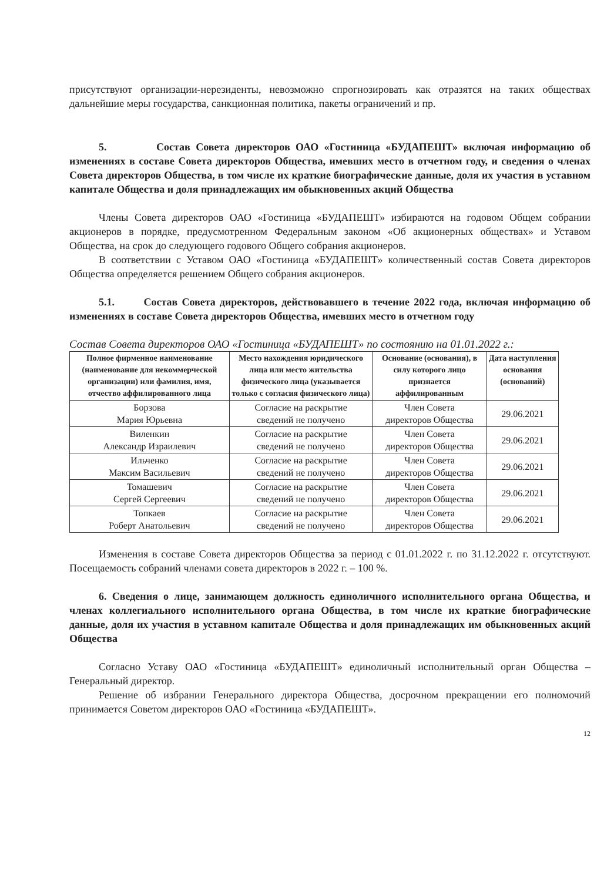присутствуют организации-нерезиденты, невозможно спрогнозировать как отразятся на таких обществах дальнейшие меры государства, санкционная политика, пакеты ограничений и пр.
5. Состав Совета директоров ОАО «Гостиница «БУДАПЕШТ» включая информацию об изменениях в составе Совета директоров Общества, имевших место в отчетном году, и сведения о членах Совета директоров Общества, в том числе их краткие биографические данные, доля их участия в уставном капитале Общества и доля принадлежащих им обыкновенных акций Общества
Члены Совета директоров ОАО «Гостиница «БУДАПЕШТ» избираются на годовом Общем собрании акционеров в порядке, предусмотренном Федеральным законом «Об акционерных обществах» и Уставом Общества, на срок до следующего годового Общего собрания акционеров.
В соответствии с Уставом ОАО «Гостиница «БУДАПЕШТ» количественный состав Совета директоров Общества определяется решением Общего собрания акционеров.
5.1. Состав Совета директоров, действовавшего в течение 2022 года, включая информацию об изменениях в составе Совета директоров Общества, имевших место в отчетном году
Состав Совета директоров ОАО «Гостиница «БУДАПЕШТ» по состоянию на 01.01.2022 г.:
| Полное фирменное наименование (наименование для некоммерческой организации) или фамилия, имя, отчество аффилированного лица | Место нахождения юридического лица или место жительства физического лица (указывается только с согласия физического лица) | Основание (основания), в силу которого лицо признается аффилированным | Дата наступления основания (оснований) |
| --- | --- | --- | --- |
| Борзова Мария Юрьевна | Согласие на раскрытие сведений не получено | Член Совета директоров Общества | 29.06.2021 |
| Виленкин Александр Израилевич | Согласие на раскрытие сведений не получено | Член Совета директоров Общества | 29.06.2021 |
| Ильченко Максим Васильевич | Согласие на раскрытие сведений не получено | Член Совета директоров Общества | 29.06.2021 |
| Томашевич Сергей Сергеевич | Согласие на раскрытие сведений не получено | Член Совета директоров Общества | 29.06.2021 |
| Топкаев Роберт Анатольевич | Согласие на раскрытие сведений не получено | Член Совета директоров Общества | 29.06.2021 |
Изменения в составе Совета директоров Общества за период с 01.01.2022 г. по 31.12.2022 г. отсутствуют. Посещаемость собраний членами совета директоров в 2022 г. – 100 %.
6. Сведения о лице, занимающем должность единоличного исполнительного органа Общества, и членах коллегиального исполнительного органа Общества, в том числе их краткие биографические данные, доля их участия в уставном капитале Общества и доля принадлежащих им обыкновенных акций Общества
Согласно Уставу ОАО «Гостиница «БУДАПЕШТ» единоличный исполнительный орган Общества – Генеральный директор.
Решение об избрании Генерального директора Общества, досрочном прекращении его полномочий принимается Советом директоров ОАО «Гостиница «БУДАПЕШТ».
12